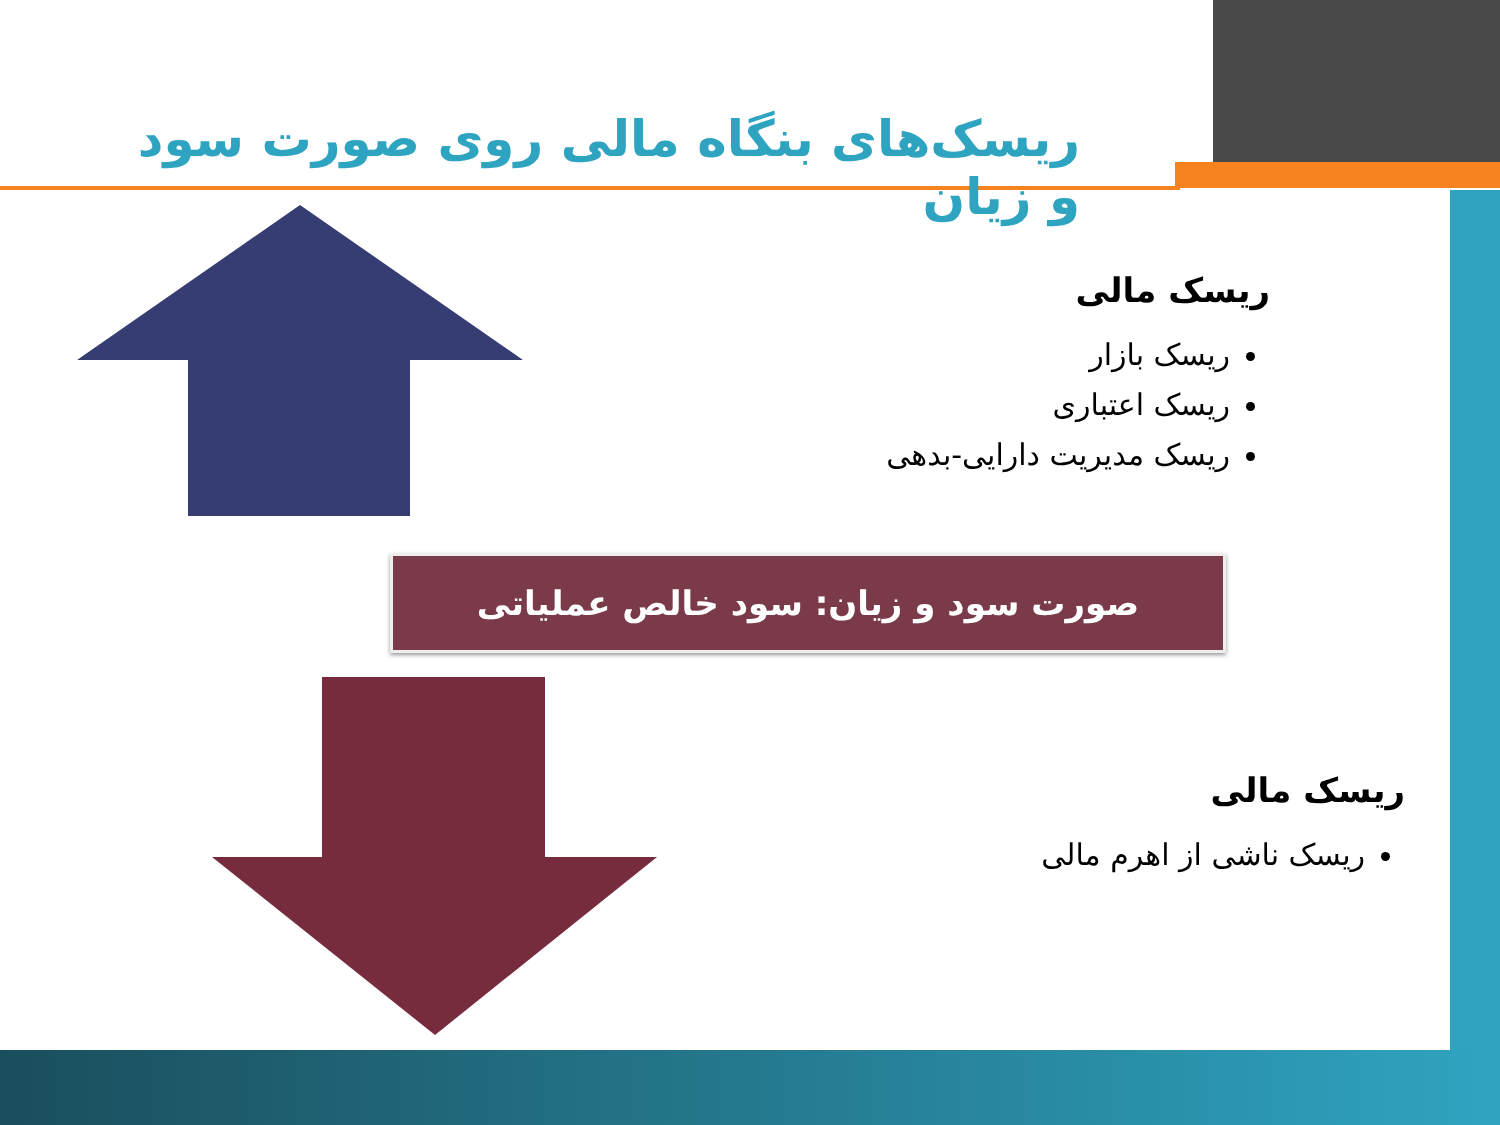ریسک‌های بنگاه مالی روی صورت سود و زیان
ریسک مالی
ریسک بازار
ریسک اعتباری
ریسک مدیریت دارایی-بدهی
صورت سود و زیان: سود خالص عملیاتی
ریسک مالی
ریسک ناشی از اهرم مالی